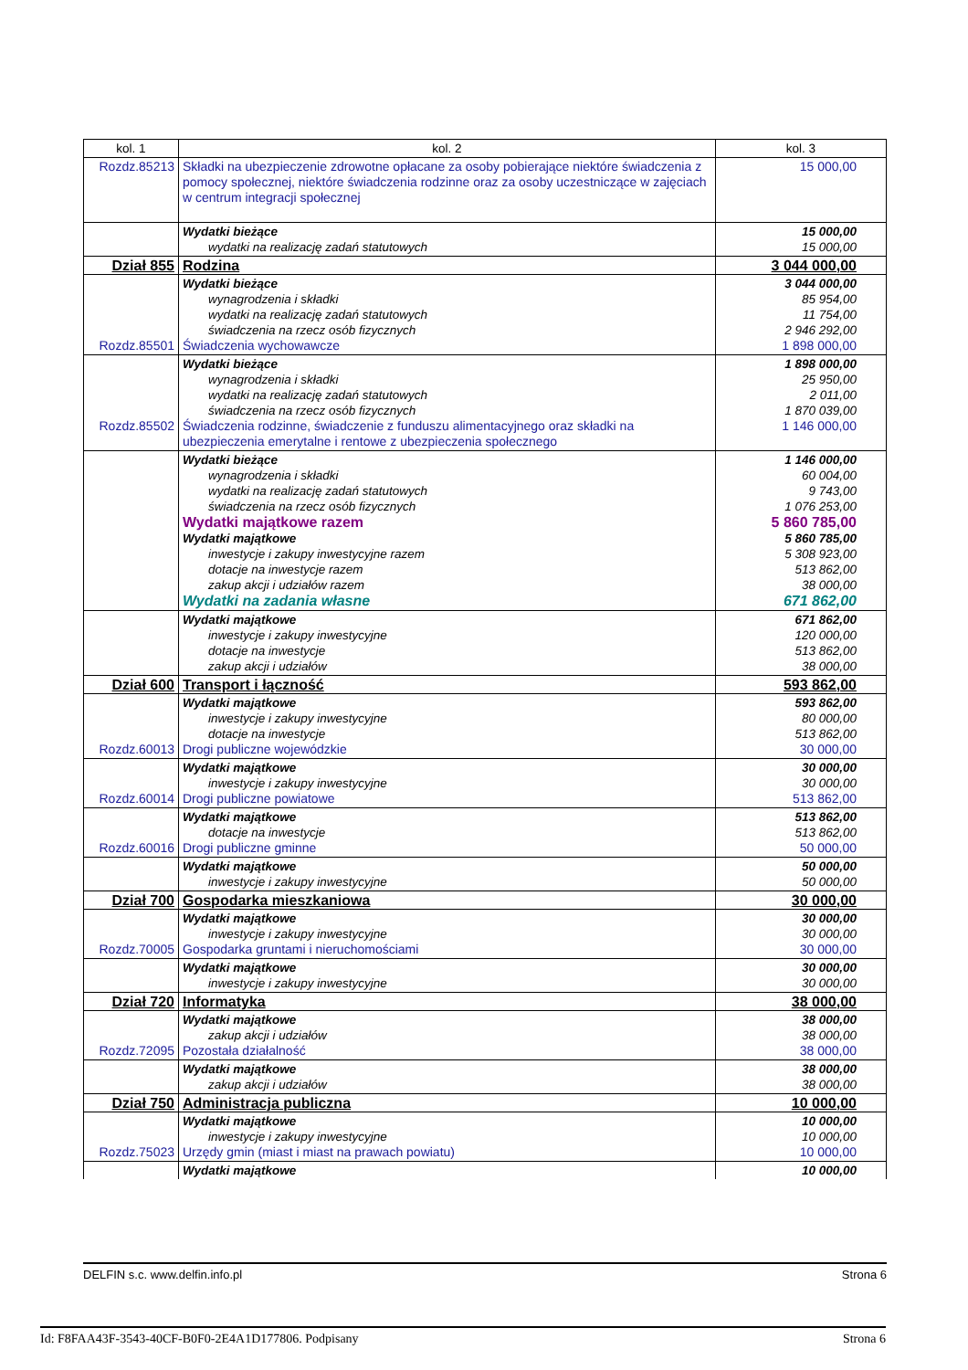| kol. 1 | kol. 2 | kol. 3 |
| Rozdz.85213 | Składki na ubezpieczenie zdrowotne opłacane za osoby pobierające niektóre świadczenia z pomocy społecznej, niektóre świadczenia rodzinne oraz za osoby uczestniczące w zajęciach w centrum integracji społecznej | 15 000,00 |
| | Wydatki bieżące wydatki na realizację zadań statutowych | 15 000,00 15 000,00 |
| Dział 855 | Rodzina | 3 044 000,00 |
| Rozdz.85501 | Wydatki bieżące wynagrodzenia i składki wydatki na realizację zadań statutowych świadczenia na rzecz osób fizycznych Świadczenia wychowawcze | 3 044 000,00 85 954,00 11 754,00 2 946 292,00 1 898 000,00 |
| Rozdz.85502 | Wydatki bieżące wynagrodzenia i składki wydatki na realizację zadań statutowych świadczenia na rzecz osób fizycznych Świadczenia rodzinne, świadczenie z funduszu alimentacyjnego oraz składki na ubezpieczenia emerytalne i rentowe z ubezpieczenia społecznego | 1 898 000,00 25 950,00 2 011,00 1 870 039,00 1 146 000,00 |
| | Wydatki bieżące wynagrodzenia i składki wydatki na realizację zadań statutowych świadczenia na rzecz osób fizycznych Wydatki majątkowe razem Wydatki majątkowe inwestycje i zakupy inwestycyjne razem dotacje na inwestycje razem zakup akcji i udziałów razem Wydatki na zadania własne | 1 146 000,00 60 004,00 9 743,00 1 076 253,00 5 860 785,00 5 860 785,00 5 308 923,00 513 862,00 38 000,00 671 862,00 |
| | Wydatki majątkowe inwestycje i zakupy inwestycyjne dotacje na inwestycje zakup akcji i udziałów | 671 862,00 120 000,00 513 862,00 38 000,00 |
| Dział 600 | Transport i łączność | 593 862,00 |
| Rozdz.60013 | Wydatki majątkowe inwestycje i zakupy inwestycyjne dotacje na inwestycje Drogi publiczne wojewódzkie | 593 862,00 80 000,00 513 862,00 30 000,00 |
| Rozdz.60014 | Wydatki majątkowe inwestycje i zakupy inwestycyjne Drogi publiczne powiatowe | 30 000,00 30 000,00 513 862,00 |
| Rozdz.60016 | Wydatki majątkowe dotacje na inwestycje Drogi publiczne gminne | 513 862,00 513 862,00 50 000,00 |
| | Wydatki majątkowe inwestycje i zakupy inwestycyjne | 50 000,00 50 000,00 |
| Dział 700 | Gospodarka mieszkaniowa | 30 000,00 |
| Rozdz.70005 | Wydatki majątkowe inwestycje i zakupy inwestycyjne Gospodarka gruntami i nieruchomościami | 30 000,00 30 000,00 30 000,00 |
| | Wydatki majątkowe inwestycje i zakupy inwestycyjne | 30 000,00 30 000,00 |
| Dział 720 | Informatyka | 38 000,00 |
| Rozdz.72095 | Wydatki majątkowe zakup akcji i udziałów Pozostała działalność | 38 000,00 38 000,00 38 000,00 |
| | Wydatki majątkowe zakup akcji i udziałów | 38 000,00 38 000,00 |
| Dział 750 | Administracja publiczna | 10 000,00 |
| Rozdz.75023 | Wydatki majątkowe inwestycje i zakupy inwestycyjne Urzędy gmin (miast i miast na prawach powiatu) | 10 000,00 10 000,00 10 000,00 |
| | Wydatki majątkowe | 10 000,00 |
DELFIN s.c. www.delfin.info.pl Strona 6
Id: F8FAA43F-3543-40CF-B0F0-2E4A1D177806. Podpisany Strona 6